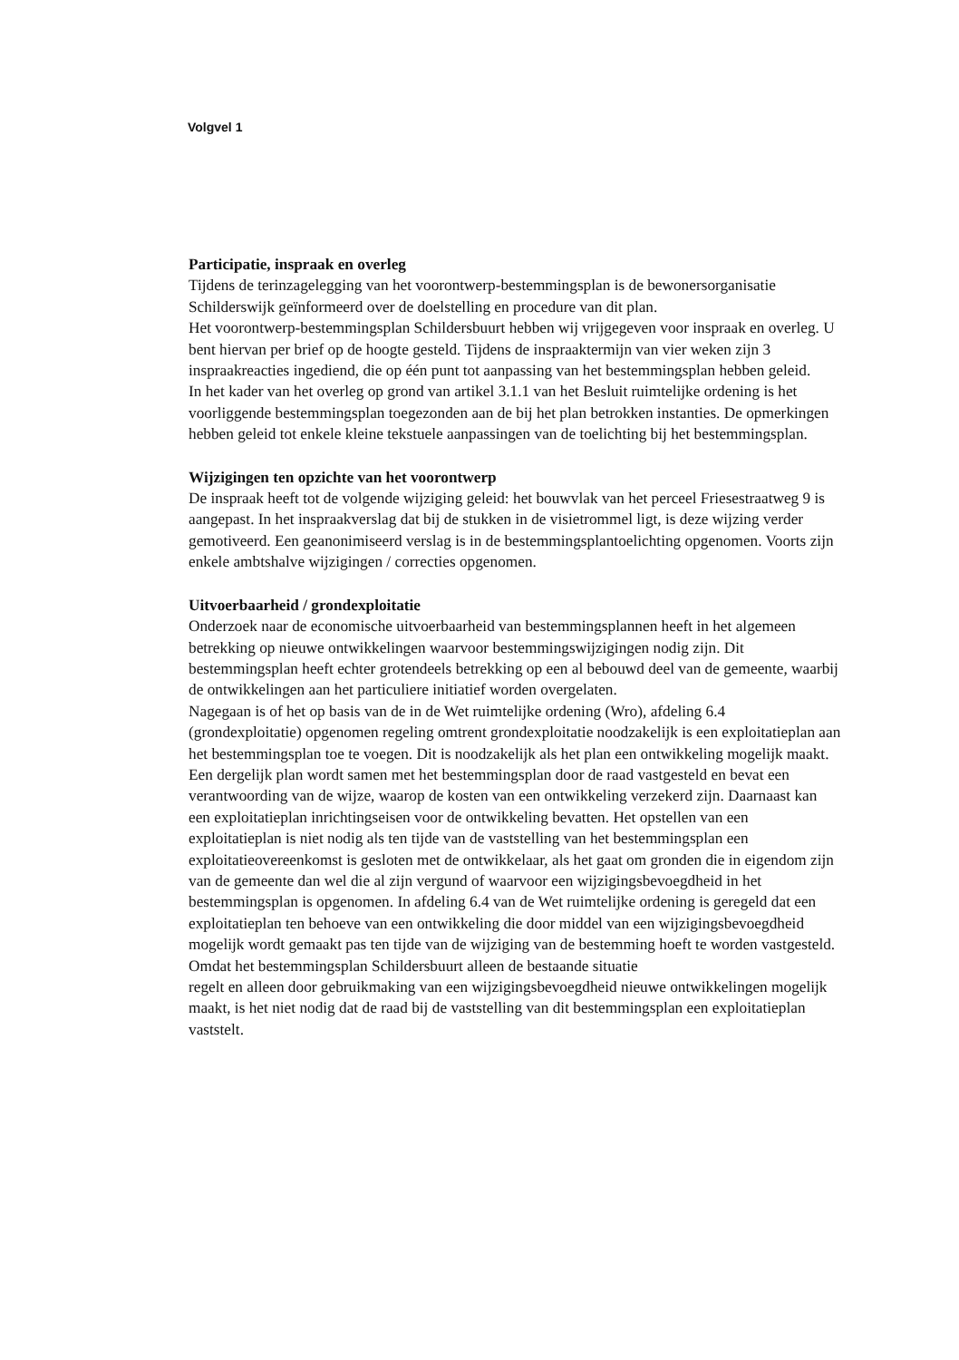Volgvel 1
Participatie, inspraak en overleg
Tijdens de terinzagelegging van het voorontwerp-bestemmingsplan is de bewonersorganisatie Schilderswijk geïnformeerd over de doelstelling en procedure van dit plan.
Het voorontwerp-bestemmingsplan Schildersbuurt hebben wij vrijgegeven voor inspraak en overleg. U bent hiervan per brief op de hoogte gesteld. Tijdens de inspraaktermijn van vier weken zijn 3 inspraakreacties ingediend, die op één punt tot aanpassing van het bestemmingsplan hebben geleid.
In het kader van het overleg op grond van artikel 3.1.1 van het Besluit ruimtelijke ordening is het voorliggende bestemmingsplan toegezonden aan de bij het plan betrokken instanties. De opmerkingen hebben geleid tot enkele kleine tekstuele aanpassingen van de toelichting bij het bestemmingsplan.
Wijzigingen ten opzichte van het voorontwerp
De inspraak heeft tot de volgende wijziging geleid: het bouwvlak van het perceel Friesestraatweg 9 is aangepast. In het inspraakverslag dat bij de stukken in de visietrommel ligt, is deze wijzing verder gemotiveerd. Een geanonimiseerd verslag is in de bestemmingsplantoelichting opgenomen. Voorts zijn enkele ambtshalve wijzigingen / correcties opgenomen.
Uitvoerbaarheid / grondexploitatie
Onderzoek naar de economische uitvoerbaarheid van bestemmingsplannen heeft in het algemeen betrekking op nieuwe ontwikkelingen waarvoor bestemmingswijzigingen nodig zijn. Dit bestemmingsplan heeft echter grotendeels betrekking op een al bebouwd deel van de gemeente, waarbij de ontwikkelingen aan het particuliere initiatief worden overgelaten.
Nagegaan is of het op basis van de in de Wet ruimtelijke ordening (Wro), afdeling 6.4 (grondexploitatie) opgenomen regeling omtrent grondexploitatie noodzakelijk is een exploitatieplan aan het bestemmingsplan toe te voegen. Dit is noodzakelijk als het plan een ontwikkeling mogelijk maakt. Een dergelijk plan wordt samen met het bestemmingsplan door de raad vastgesteld en bevat een verantwoording van de wijze, waarop de kosten van een ontwikkeling verzekerd zijn. Daarnaast kan een exploitatieplan inrichtingseisen voor de ontwikkeling bevatten. Het opstellen van een exploitatieplan is niet nodig als ten tijde van de vaststelling van het bestemmingsplan een exploitatieovereenkomst is gesloten met de ontwikkelaar, als het gaat om gronden die in eigendom zijn van de gemeente dan wel die al zijn vergund of waarvoor een wijzigingsbevoegdheid in het bestemmingsplan is opgenomen. In afdeling 6.4 van de Wet ruimtelijke ordening is geregeld dat een exploitatieplan ten behoeve van een ontwikkeling die door middel van een wijzigingsbevoegdheid mogelijk wordt gemaakt pas ten tijde van de wijziging van de bestemming hoeft te worden vastgesteld.
Omdat het bestemmingsplan Schildersbuurt alleen de bestaande situatie
regelt en alleen door gebruikmaking van een wijzigingsbevoegdheid nieuwe ontwikkelingen mogelijk maakt, is het niet nodig dat de raad bij de vaststelling van dit bestemmingsplan een exploitatieplan vaststelt.